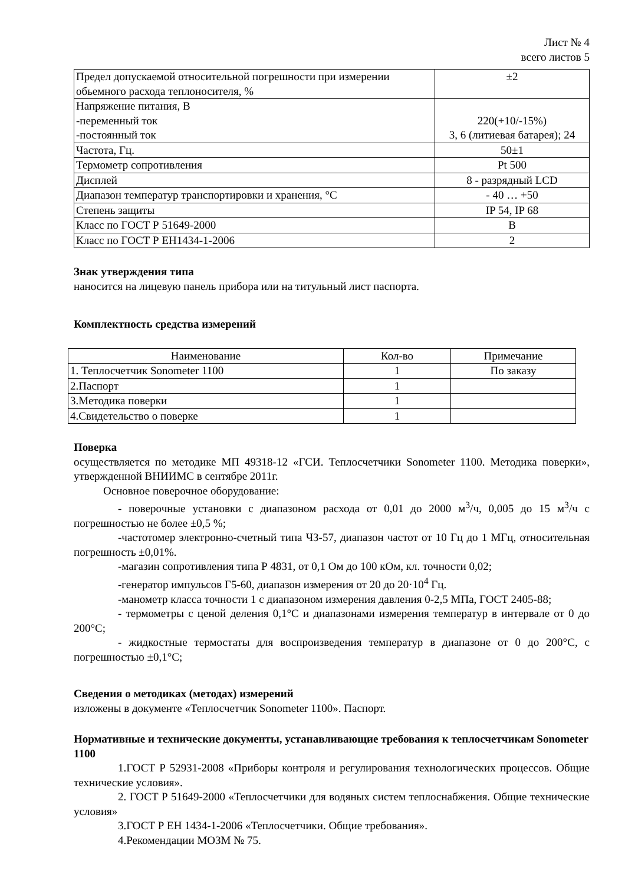Лист № 4
всего листов 5
| Предел допускаемой относительной погрешности при измерении обьемного расхода теплоносителя, % | ±2 |
| Напряжение питания, В -переменный ток -постоянный ток | 220(+10/-15%) 3, 6 (литиевая батарея); 24 |
| Частота, Гц. | 50±1 |
| Термометр сопротивления | Pt 500 |
| Дисплей | 8 - разрядный LCD |
| Диапазон температур транспортировки и хранения, °С | - 40 … +50 |
| Степень защиты | IP 54, IP 68 |
| Класс по ГОСТ Р 51649-2000 | В |
| Класс по ГОСТ Р ЕН1434-1-2006 | 2 |
Знак утверждения типа
наносится на лицевую панель прибора или на титульный лист паспорта.
Комплектность средства измерений
| Наименование | Кол-во | Примечание |
| --- | --- | --- |
| 1. Теплосчетчик Sonometer 1100 | 1 | По заказу |
| 2.Паспорт | 1 | |
| 3.Методика поверки | 1 | |
| 4.Свидетельство о поверке | 1 | |
Поверка
осуществляется по методике МП 49318-12 «ГСИ. Теплосчетчики Sonometer 1100. Методика поверки», утвержденной ВНИИМС в сентябре 2011г.
Основное поверочное оборудование:
- поверочные установки с диапазоном расхода от 0,01 до 2000 м<sup>3</sup>/ч, 0,005 до 15 м<sup>3</sup>/ч с погрешностью не более ±0,5 %;
-частотомер электронно-счетный типа ЧЗ-57, диапазон частот от 10 Гц до 1 МГц, относительная погрешность ±0,01%.
-магазин сопротивления типа Р 4831, от 0,1 Ом до 100 кОм, кл. точности 0,02;
-генератор импульсов Г5-60, диапазон измерения от 20 до 20·10<sup>4</sup> Гц.
-манометр класса точности 1 с диапазоном измерения давления 0-2,5 МПа, ГОСТ 2405-88;
- термометры с ценой деления 0,1°С и диапазонами измерения температур в интервале от 0 до 200°С;
- жидкостные термостаты для воспроизведения температур в диапазоне от 0 до 200°С, с погрешностью ±0,1°С;
Сведения о методиках (методах) измерений
изложены в документе «Теплосчетчик Sonometer 1100». Паспорт.
Нормативные и технические документы, устанавливающие требования к теплосчетчикам Sonometer 1100
1.ГОСТ Р 52931-2008 «Приборы контроля и регулирования технологических процессов. Общие технические условия».
2. ГОСТ Р 51649-2000 «Теплосчетчики для водяных систем теплоснабжения. Общие технические условия»
3.ГОСТ Р ЕН 1434-1-2006 «Теплосчетчики. Общие требования».
4.Рекомендации МОЗМ № 75.